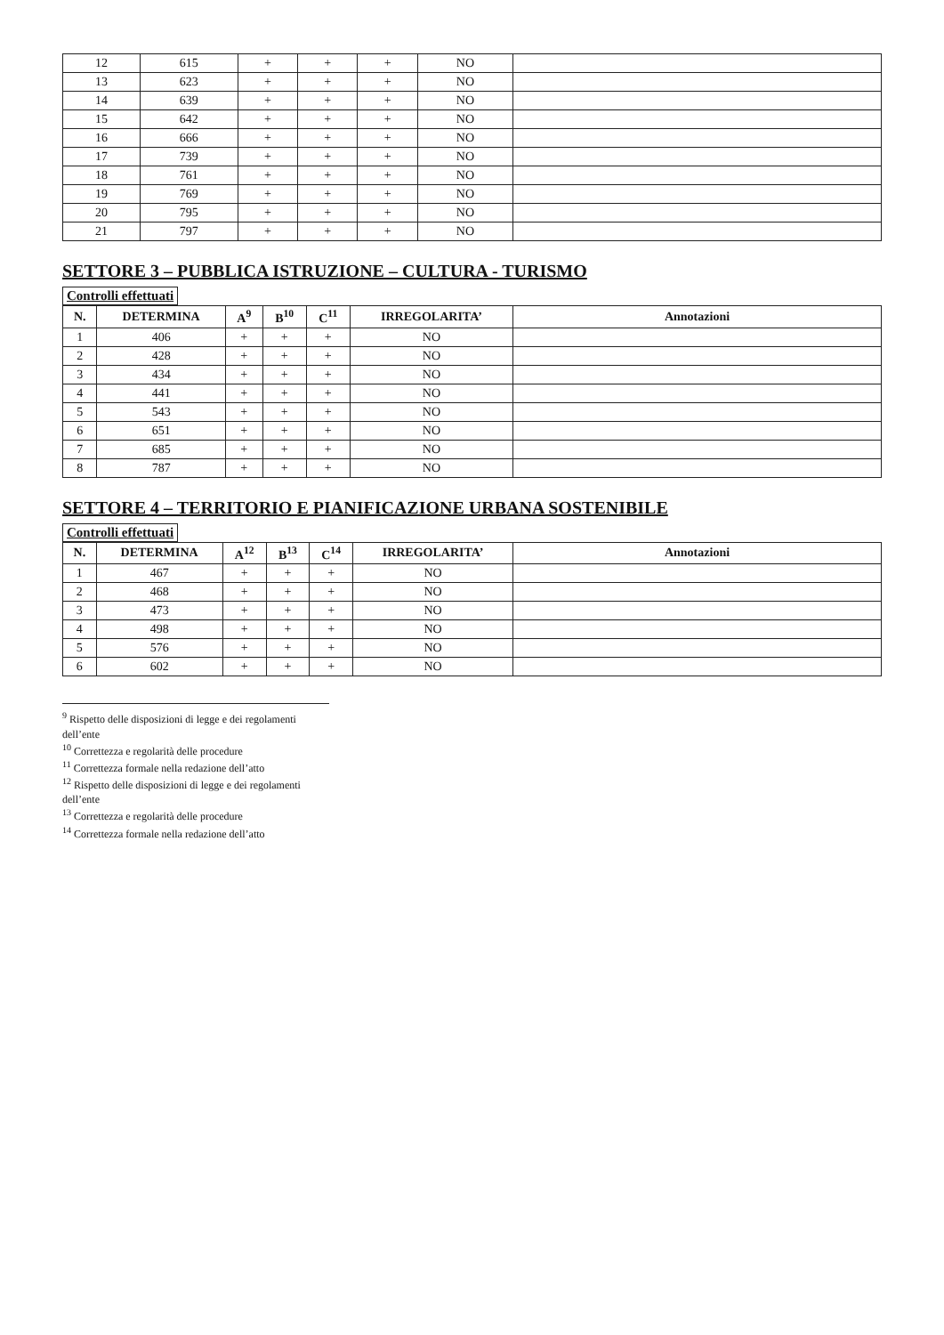| 12 | 615 | + | + | + | NO | |
| 13 | 623 | + | + | + | NO | |
| 14 | 639 | + | + | + | NO | |
| 15 | 642 | + | + | + | NO | |
| 16 | 666 | + | + | + | NO | |
| 17 | 739 | + | + | + | NO | |
| 18 | 761 | + | + | + | NO | |
| 19 | 769 | + | + | + | NO | |
| 20 | 795 | + | + | + | NO | |
| 21 | 797 | + | + | + | NO | |
SETTORE 3 – PUBBLICA ISTRUZIONE – CULTURA - TURISMO
Controlli effettuati
| N. | DETERMINA | A<sup>9</sup> | B<sup>10</sup> | C<sup>11</sup> | IRREGOLARITA’ | Annotazioni |
| --- | --- | --- | --- | --- | --- | --- |
| 1 | 406 | + | + | + | NO | |
| 2 | 428 | + | + | + | NO | |
| 3 | 434 | + | + | + | NO | |
| 4 | 441 | + | + | + | NO | |
| 5 | 543 | + | + | + | NO | |
| 6 | 651 | + | + | + | NO | |
| 7 | 685 | + | + | + | NO | |
| 8 | 787 | + | + | + | NO | |
SETTORE 4 – TERRITORIO E PIANIFICAZIONE URBANA SOSTENIBILE
Controlli effettuati
| N. | DETERMINA | A<sup>12</sup> | B<sup>13</sup> | C<sup>14</sup> | IRREGOLARITA’ | Annotazioni |
| --- | --- | --- | --- | --- | --- | --- |
| 1 | 467 | + | + | + | NO | |
| 2 | 468 | + | + | + | NO | |
| 3 | 473 | + | + | + | NO | |
| 4 | 498 | + | + | + | NO | |
| 5 | 576 | + | + | + | NO | |
| 6 | 602 | + | + | + | NO | |
<sup>9</sup> Rispetto delle disposizioni di legge e dei regolamenti dell’ente
<sup>10</sup> Correttezza e regolarità delle procedure
<sup>11</sup> Correttezza formale nella redazione dell’atto
<sup>12</sup> Rispetto delle disposizioni di legge e dei regolamenti dell’ente
<sup>13</sup> Correttezza e regolarità delle procedure
<sup>14</sup> Correttezza formale nella redazione dell’atto